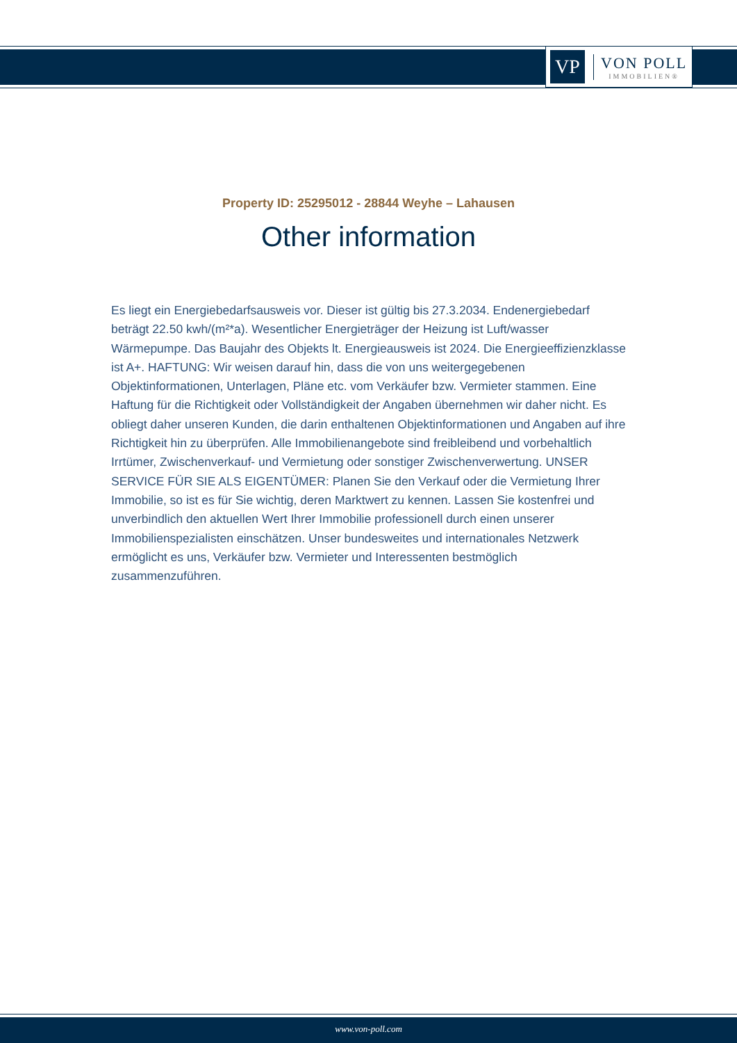VP
VON POLL
IMMOBILIEN®
Property ID: 25295012 - 28844 Weyhe – Lahausen
Other information
Es liegt ein Energiebedarfsausweis vor. Dieser ist gültig bis 27.3.2034. Endenergiebedarf beträgt 22.50 kwh/(m²*a). Wesentlicher Energieträger der Heizung ist Luft/wasser Wärmepumpe. Das Baujahr des Objekts lt. Energieausweis ist 2024. Die Energieeffizienzklasse ist A+. HAFTUNG: Wir weisen darauf hin, dass die von uns weitergegebenen Objektinformationen, Unterlagen, Pläne etc. vom Verkäufer bzw. Vermieter stammen. Eine Haftung für die Richtigkeit oder Vollständigkeit der Angaben übernehmen wir daher nicht. Es obliegt daher unseren Kunden, die darin enthaltenen Objektinformationen und Angaben auf ihre Richtigkeit hin zu überprüfen. Alle Immobilienangebote sind freibleibend und vorbehaltlich Irrtümer, Zwischenverkauf- und Vermietung oder sonstiger Zwischenverwertung. UNSER SERVICE FÜR SIE ALS EIGENTÜMER: Planen Sie den Verkauf oder die Vermietung Ihrer Immobilie, so ist es für Sie wichtig, deren Marktwert zu kennen. Lassen Sie kostenfrei und unverbindlich den aktuellen Wert Ihrer Immobilie professionell durch einen unserer Immobilienspezialisten einschätzen. Unser bundesweites und internationales Netzwerk ermöglicht es uns, Verkäufer bzw. Vermieter und Interessenten bestmöglich zusammenzuführen.
www.von-poll.com